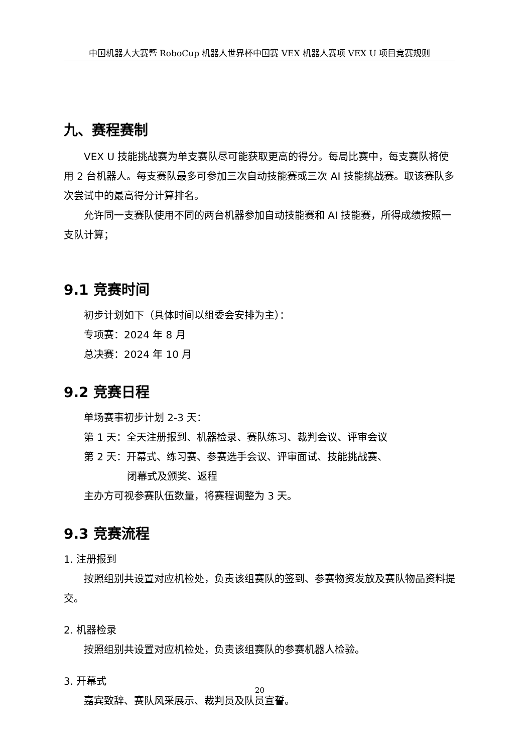中国机器人大赛暨 RoboCup 机器人世界杯中国赛 VEX 机器人赛项 VEX U 项目竞赛规则
九、赛程赛制
VEX U 技能挑战赛为单支赛队尽可能获取更高的得分。每局比赛中，每支赛队将使用 2 台机器人。每支赛队最多可参加三次自动技能赛或三次 AI 技能挑战赛。取该赛队多次尝试中的最高得分计算排名。
允许同一支赛队使用不同的两台机器参加自动技能赛和 AI 技能赛，所得成绩按照一支队计算；
9.1 竞赛时间
初步计划如下（具体时间以组委会安排为主）：
专项赛：2024 年 8 月
总决赛：2024 年 10 月
9.2 竞赛日程
单场赛事初步计划 2-3 天：
第 1 天：全天注册报到、机器检录、赛队练习、裁判会议、评审会议
第 2 天：开幕式、练习赛、参赛选手会议、评审面试、技能挑战赛、
闭幕式及颁奖、返程
主办方可视参赛队伍数量，将赛程调整为 3 天。
9.3 竞赛流程
1. 注册报到
按照组别共设置对应机检处，负责该组赛队的签到、参赛物资发放及赛队物品资料提交。
2. 机器检录
按照组别共设置对应机检处，负责该组赛队的参赛机器人检验。
3. 开幕式
嘉宾致辞、赛队风采展示、裁判员及队员宣誓。
20